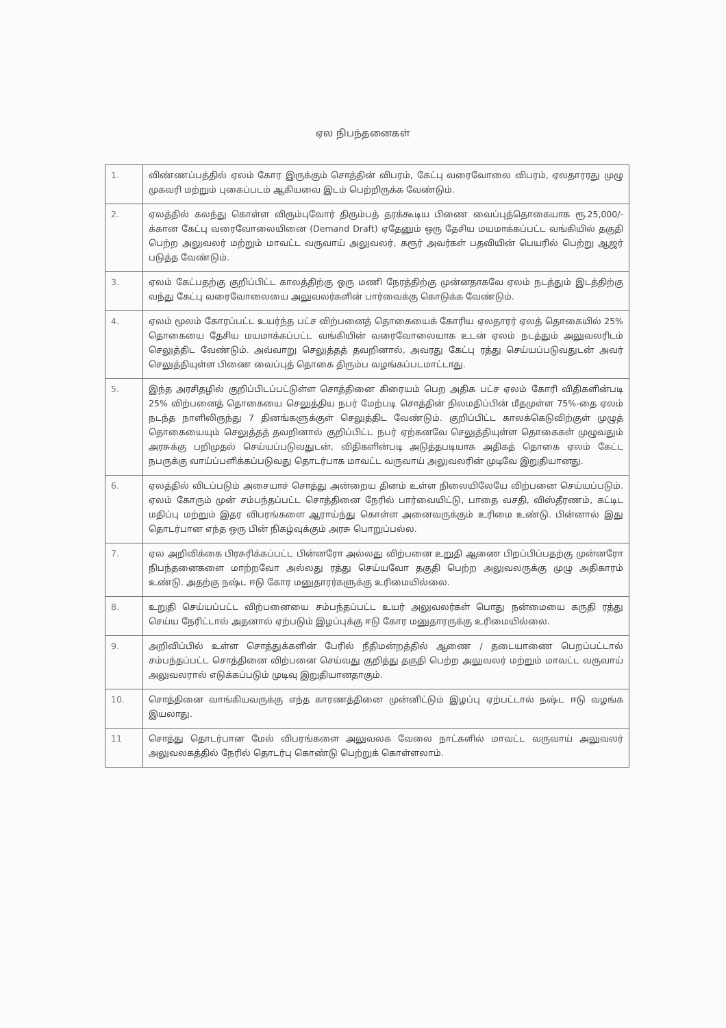ஏல நிபந்தனைகள்
| 1. | விண்ணப்பத்தில் ஏலம் கோர இருக்கும் சொத்தின் விபரம், கேட்பு வரைவோலை விபரம், ஏலதாரரது முழு முகவரி மற்றும் புகைப்படம் ஆகியவை இடம் பெற்றிருக்க வேண்டும். |
| 2. | ஏலத்தில் கலந்து கொள்ள விரும்புவோர் திரும்பத் தரக்கூடிய பிணை வைப்புத்தொகையாக ரூ.25,000/- க்கான கேட்பு வரைவோலையினை (Demand Draft) ஏதேனும் ஒரு தேசிய மயமாக்கப்பட்ட வங்கியில் தகுதி பெற்ற அலுவலர் மற்றும் மாவட்ட வருவாய் அலுவலர், கரூர் அவர்கள் பதவியின் பெயரில் பெற்று ஆஜர் படுத்த வேண்டும். |
| 3. | ஏலம் கேட்பதற்கு குறிப்பிட்ட காலத்திற்கு ஒரு மணி நேரத்திற்கு முன்னதாகவே ஏலம் நடத்தும் இடத்திற்கு வந்து கேட்பு வரைவோலையை அலுவலர்களின் பார்வைக்கு கொடுக்க வேண்டும். |
| 4. | ஏலம் மூலம் கோரப்பட்ட உயர்ந்த பட்ச விற்பனைத் தொகையைக் கோரிய ஏலதாரர் ஏலத் தொகையில் 25% தொகையை தேசிய மயமாக்கப்பட்ட வங்கியின் வரைவோலையாக உடன் ஏலம் நடத்தும் அலுவலரிடம் செலுத்திட வேண்டும். அவ்வாறு செலுத்தத் தவறினால், அவரது கேட்பு ரத்து செய்யப்படுவதுடன் அவர் செலுத்தியுள்ள பிணை வைப்புத் தொகை திரும்ப வழங்கப்படமாட்டாது. |
| 5. | இந்த அரசிதழில் குறிப்பிடப்பட்டுள்ள சொத்தினை கிரையம் பெற அதிக பட்ச ஏலம் கோரி விதிகளின்படி 25% விற்பனைத் தொகையை செலுத்திய நபர் மேற்படி சொத்தின் நிலமதிப்பின் மீதமுள்ள 75%-தை ஏலம் நடந்த நாளிலிருந்து 7 தினங்களுக்குள் செலுத்திட வேண்டும். குறிப்பிட்ட காலக்கெடுவிற்குள் முழுத் தொகையையும் செலுத்தத் தவறினால் குறிப்பிட்ட நபர் ஏற்கனவே செலுத்தியுள்ள தொகைகள் முழுவதும் அரசுக்கு பறிமுதல் செய்யப்படுவதுடன், விதிகளின்படி அடுத்தபடியாக அதிகத் தொகை ஏலம் கேட்ட நபருக்கு வாய்ப்பளிக்கப்படுவது தொடர்பாக மாவட்ட வருவாய் அலுவலரின் முடிவே இறுதியானது. |
| 6. | ஏலத்தில் விடப்படும் அசையாச் சொத்து அன்றைய தினம் உள்ள நிலையிலேயே விற்பனை செய்யப்படும். ஏலம் கோரும் முன் சம்பந்தப்பட்ட சொத்தினை நேரில் பார்வையிட்டு, பாதை வசதி, விஸ்தீரணம், கட்டிட மதிப்பு மற்றும் இதர விபரங்களை ஆராய்ந்து கொள்ள அனைவருக்கும் உரிமை உண்டு. பின்னால் இது தொடர்பான எந்த ஒரு பின் நிகழ்வுக்கும் அரசு பொறுப்பல்ல. |
| 7. | ஏல அறிவிக்கை பிரசுரிக்கப்பட்ட பின்னரோ அல்லது விற்பனை உறுதி ஆணை பிறப்பிப்பதற்கு முன்னரோ நிபந்தனைகளை மாற்றவோ அல்லது ரத்து செய்யவோ தகுதி பெற்ற அலுவலருக்கு முழு அதிகாரம் உண்டு. அதற்கு நஷ்ட ஈடு கோர மனுதாரர்களுக்கு உரிமையில்லை. |
| 8. | உறுதி செய்யப்பட்ட விற்பனையை சம்பந்தப்பட்ட உயர் அலுவலர்கள் பொது நன்மையை கருதி ரத்து செய்ய நேரிட்டால் அதனால் ஏற்படும் இழப்புக்கு ஈடு கோர மனுதாரருக்கு உரிமையில்லை. |
| 9. | அறிவிப்பில் உள்ள சொத்துக்களின் பேரில் நீதிமன்றத்தில் ஆணை / தடையாணை பெறப்பட்டால் சம்பந்தப்பட்ட சொத்தினை விற்பனை செய்வது குறித்து தகுதி பெற்ற அலுவலர் மற்றும் மாவட்ட வருவாய் அலுவலரால் எடுக்கப்படும் முடிவு இறுதியானதாகும். |
| 10. | சொத்தினை வாங்கியவருக்கு எந்த காரணத்தினை முன்னிட்டும் இழப்பு ஏற்பட்டால் நஷ்ட ஈடு வழங்க இயலாது. |
| 11 | சொத்து தொடர்பான மேல் விபரங்களை அலுவலக வேலை நாட்களில் மாவட்ட வருவாய் அலுவலர் அலுவலகத்தில் நேரில் தொடர்பு கொண்டு பெற்றுக் கொள்ளலாம். |